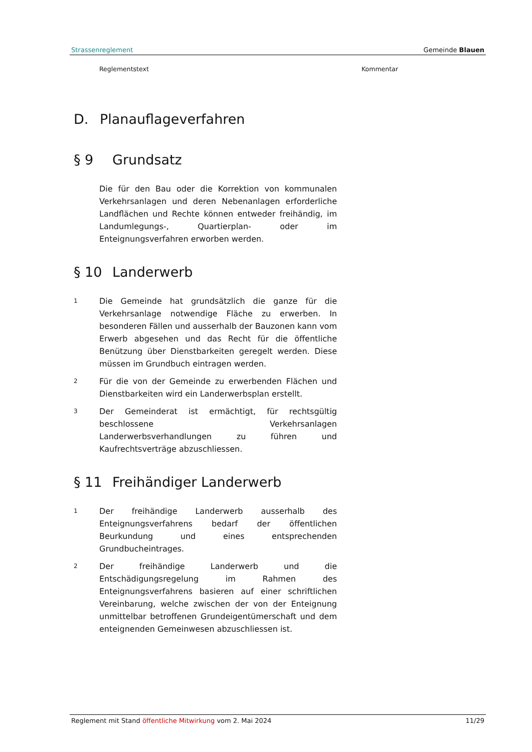Strassenreglement Gemeinde Blauen
Reglementstext Kommentar
D. Planauflageverfahren
§ 9 Grundsatz
Die für den Bau oder die Korrektion von kommunalen Verkehrsanlagen und deren Nebenanlagen erforderliche Landflächen und Rechte können entweder freihändig, im Landumlegungs-, Quartierplan- oder im Enteignungsverfahren erworben werden.
§ 10 Landerwerb
1 Die Gemeinde hat grundsätzlich die ganze für die Verkehrsanlage notwendige Fläche zu erwerben. In besonderen Fällen und ausserhalb der Bauzonen kann vom Erwerb abgesehen und das Recht für die öffentliche Benützung über Dienstbarkeiten geregelt werden. Diese müssen im Grundbuch eintragen werden.
2 Für die von der Gemeinde zu erwerbenden Flächen und Dienstbarkeiten wird ein Landerwerbsplan erstellt.
3 Der Gemeinderat ist ermächtigt, für rechtsgültig beschlossene Verkehrsanlagen Landerwerbsverhandlungen zu führen und Kaufrechtsverträge abzuschliessen.
§ 11 Freihändiger Landerwerb
1 Der freihändige Landerwerb ausserhalb des Enteignungsverfahrens bedarf der öffentlichen Beurkundung und eines entsprechenden Grundbucheintrages.
2 Der freihändige Landerwerb und die Entschädigungsregelung im Rahmen des Enteignungsverfahrens basieren auf einer schriftlichen Vereinbarung, welche zwischen der von der Enteignung unmittelbar betroffenen Grundeigentümerschaft und dem enteignenden Gemeinwesen abzuschliessen ist.
Reglement mit Stand öffentliche Mitwirkung vom 2. Mai 2024 11/29